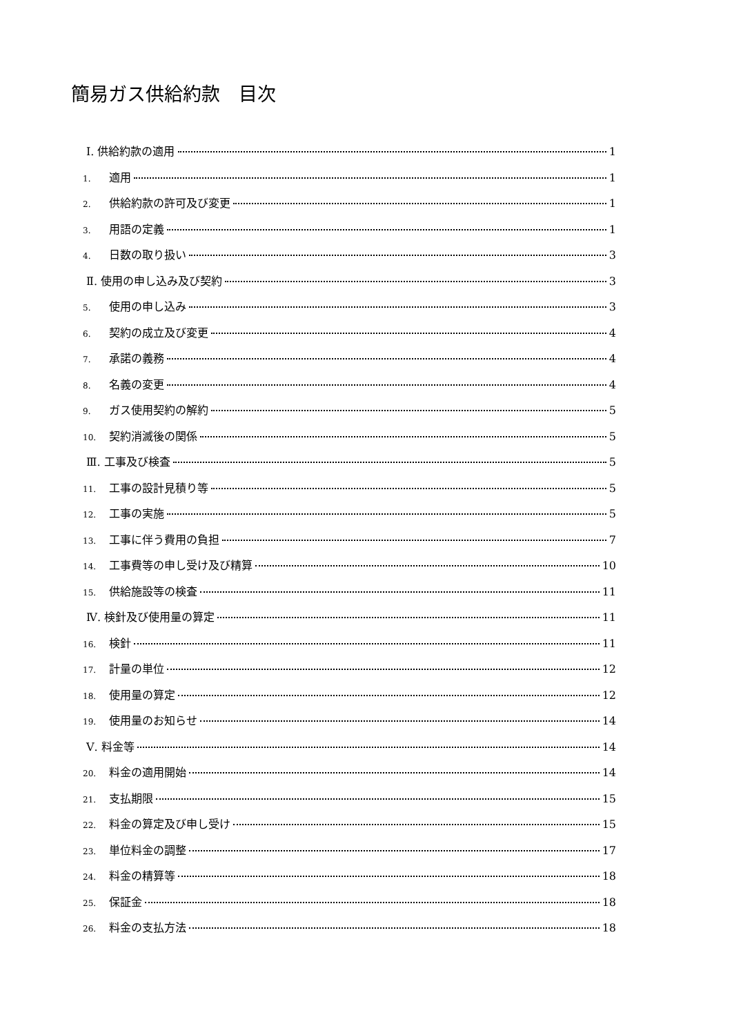簡易ガス供給約款　目次
Ⅰ. 供給約款の適用 1
1. 適用 1
2. 供給約款の許可及び変更 1
3. 用語の定義 1
4. 日数の取り扱い 3
Ⅱ. 使用の申し込み及び契約 3
5. 使用の申し込み 3
6. 契約の成立及び変更 4
7. 承諾の義務 4
8. 名義の変更 4
9. ガス使用契約の解約 5
10. 契約消滅後の関係 5
Ⅲ. 工事及び検査 5
11. 工事の設計見積り等 5
12. 工事の実施 5
13. 工事に伴う費用の負担 7
14. 工事費等の申し受け及び精算 10
15. 供給施設等の検査 11
Ⅳ. 検針及び使用量の算定 11
16. 検針 11
17. 計量の単位 12
18. 使用量の算定 12
19. 使用量のお知らせ 14
Ⅴ. 料金等 14
20. 料金の適用開始 14
21. 支払期限 15
22. 料金の算定及び申し受け 15
23. 単位料金の調整 17
24. 料金の精算等 18
25. 保証金 18
26. 料金の支払方法 18